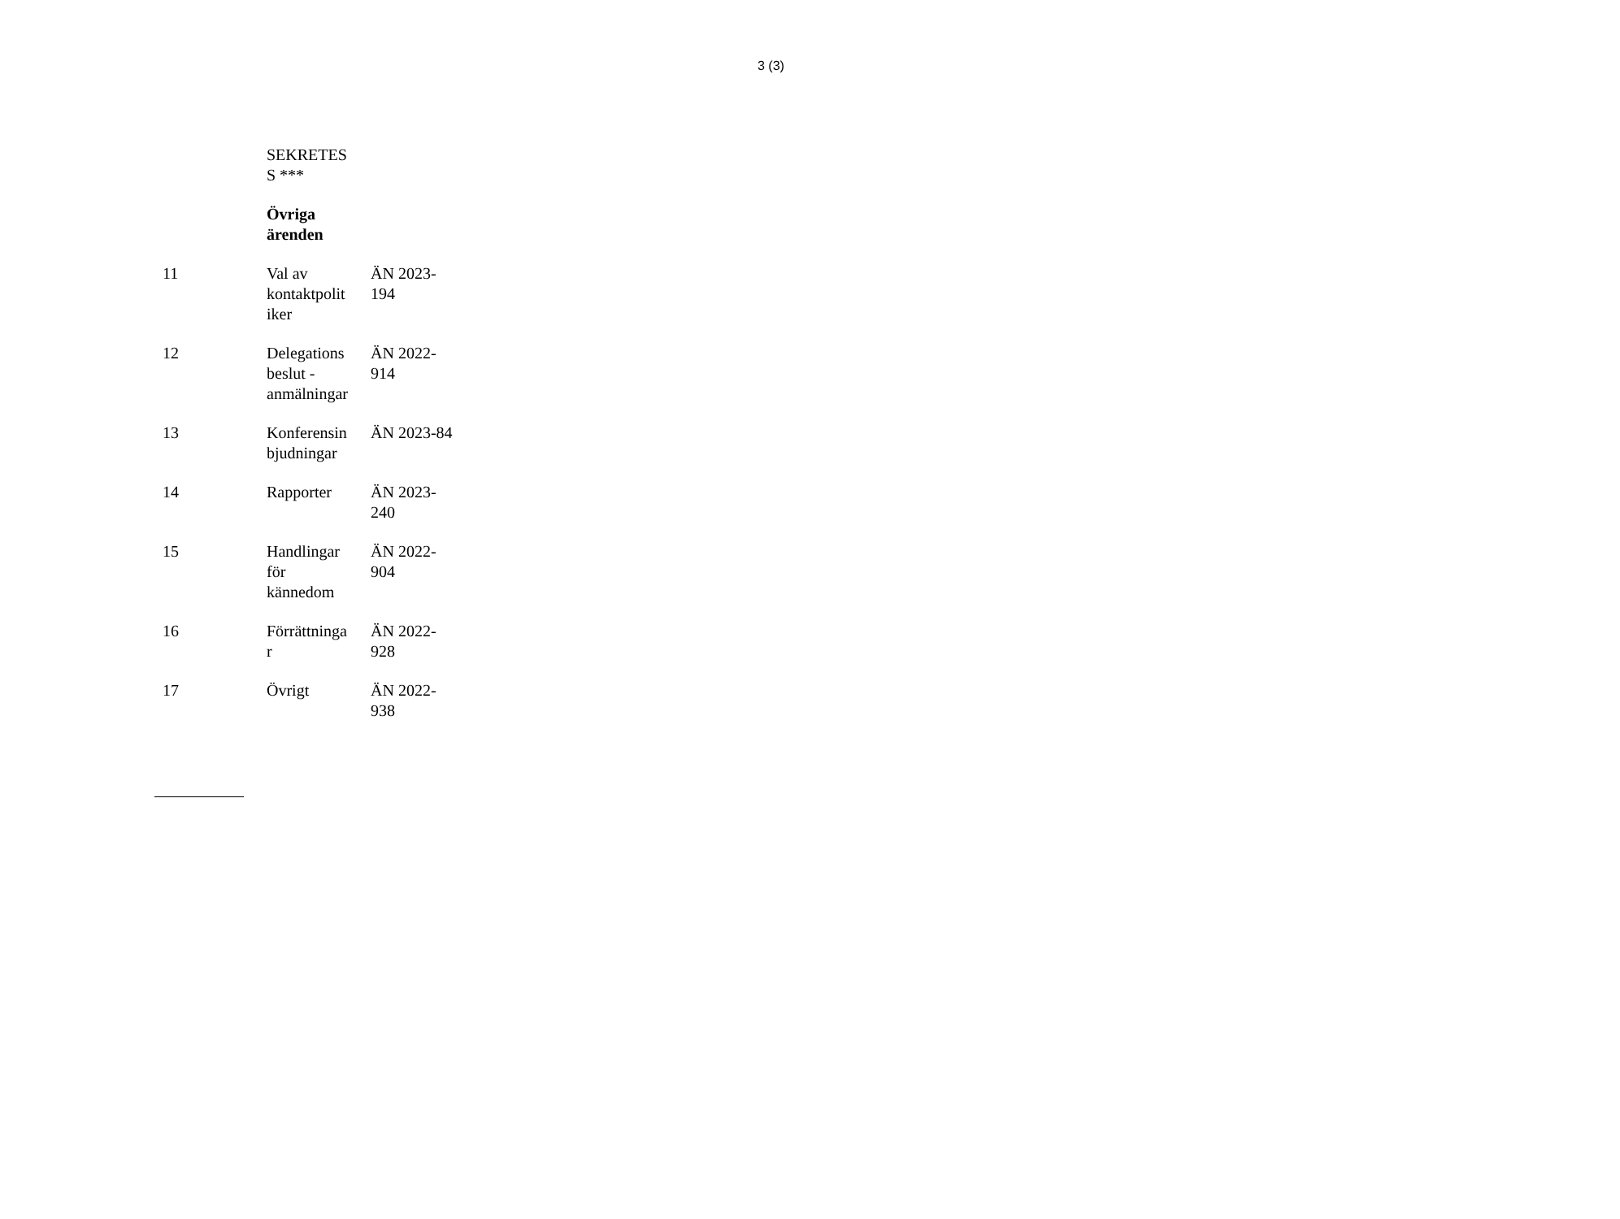3 (3)
| | SEKRETES S *** | |
| | Övriga ärenden | |
| 11 | Val av kontaktpolit iker | ÄN 2023- 194 |
| 12 | Delegations beslut - anmälningar | ÄN 2022- 914 |
| 13 | Konferensin bjudningar | ÄN 2023-84 |
| 14 | Rapporter | ÄN 2023- 240 |
| 15 | Handlingar för kännedom | ÄN 2022- 904 |
| 16 | Förrättninga r | ÄN 2022- 928 |
| 17 | Övrigt | ÄN 2022- 938 |